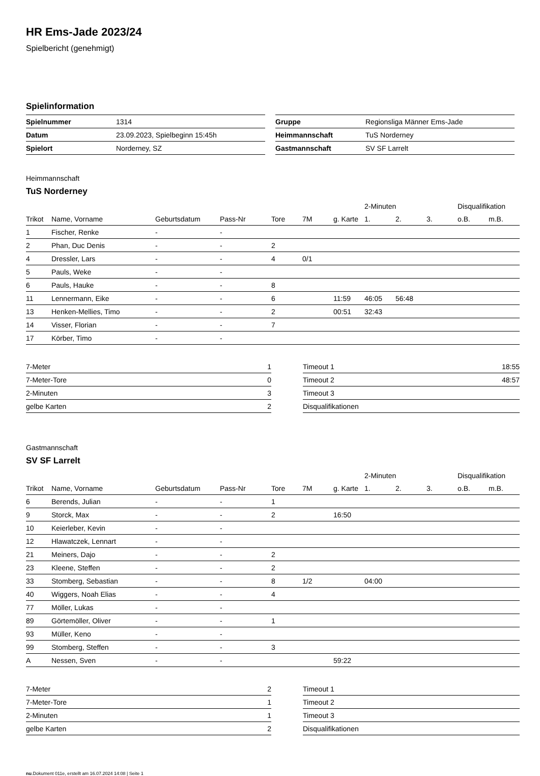HR Ems-Jade 2023/24
Spielbericht (genehmigt)
Spielinformation
| Spielnummer | 1314 |
| Datum | 23.09.2023, Spielbeginn 15:45h |
| Spielort | Norderney, SZ |
| Gruppe | Regionsliga Männer Ems-Jade |
| Heimmannschaft | TuS Norderney |
| Gastmannschaft | SV SF Larrelt |
Heimmannschaft
TuS Norderney
| | | | | | | | 2-Minuten | | | Disqualifikation | |
| --- | --- | --- | --- | --- | --- | --- | --- | --- | --- | --- | --- |
| Trikot | Name, Vorname | Geburtsdatum | Pass-Nr | Tore | 7M | g. Karte | 1. | 2. | 3. | o.B. | m.B. |
| 1 | Fischer, Renke | - | - | | | | | | | | |
| 2 | Phan, Duc Denis | - | - | 2 | | | | | | | |
| 4 | Dressler, Lars | - | - | 4 | 0/1 | | | | | | |
| 5 | Pauls, Weke | - | - | | | | | | | | |
| 6 | Pauls, Hauke | - | - | 8 | | | | | | | |
| 11 | Lennermann, Eike | - | - | 6 | | 11:59 | 46:05 | 56:48 | | | |
| 13 | Henken-Mellies, Timo | - | - | 2 | | 00:51 | 32:43 | | | | |
| 14 | Visser, Florian | - | - | 7 | | | | | | | |
| 17 | Körber, Timo | - | - | | | | | | | | |
| 7-Meter | 1 |
| 7-Meter-Tore | 0 |
| 2-Minuten | 3 |
| gelbe Karten | 2 |
| Timeout 1 | 18:55 |
| Timeout 2 | 48:57 |
| Timeout 3 | |
| Disqualifikationen | |
Gastmannschaft
SV SF Larrelt
| | | | | | | | 2-Minuten | | | Disqualifikation | |
| --- | --- | --- | --- | --- | --- | --- | --- | --- | --- | --- | --- |
| Trikot | Name, Vorname | Geburtsdatum | Pass-Nr | Tore | 7M | g. Karte | 1. | 2. | 3. | o.B. | m.B. |
| 6 | Berends, Julian | - | - | 1 | | | | | | | |
| 9 | Storck, Max | - | - | 2 | | 16:50 | | | | | |
| 10 | Keierleber, Kevin | - | - | | | | | | | | |
| 12 | Hlawatczek, Lennart | - | - | | | | | | | | |
| 21 | Meiners, Dajo | - | - | 2 | | | | | | | |
| 23 | Kleene, Steffen | - | - | 2 | | | | | | | |
| 33 | Stomberg, Sebastian | - | - | 8 | 1/2 | | 04:00 | | | | |
| 40 | Wiggers, Noah Elias | - | - | 4 | | | | | | | |
| 77 | Möller, Lukas | - | - | | | | | | | | |
| 89 | Görtemöller, Oliver | - | - | 1 | | | | | | | |
| 93 | Müller, Keno | - | - | | | | | | | | |
| 99 | Stomberg, Steffen | - | - | 3 | | | | | | | |
| A | Nessen, Sven | - | - | | | 59:22 | | | | | |
| 7-Meter | 2 |
| 7-Meter-Tore | 1 |
| 2-Minuten | 1 |
| gelbe Karten | 2 |
| Timeout 1 | |
| Timeout 2 | |
| Timeout 3 | |
| Disqualifikationen | |
nu.Dokument 011e, erstellt am 16.07.2024 14:08 | Seite 1